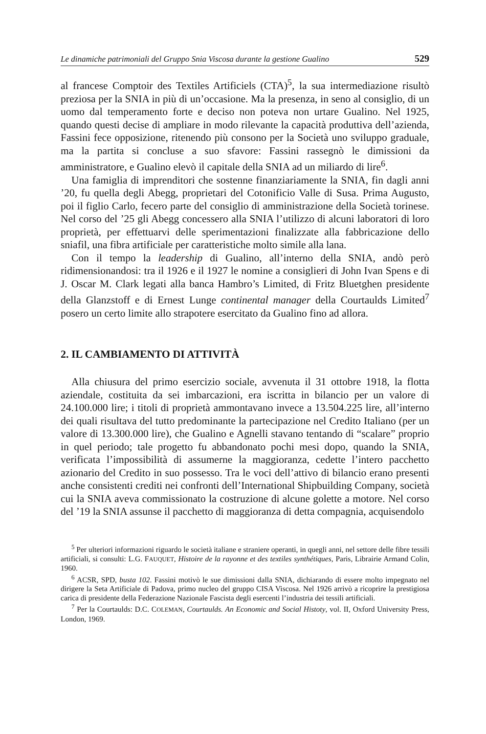Le dinamiche patrimoniali del Gruppo Snia Viscosa durante la gestione Gualino 529
al francese Comptoir des Textiles Artificiels (CTA)<sup>5</sup>, la sua intermediazione risultò preziosa per la SNIA in più di un’occasione. Ma la presenza, in seno al consiglio, di un uomo dal temperamento forte e deciso non poteva non urtare Gualino. Nel 1925, quando questi decise di ampliare in modo rilevante la capacità produttiva dell’azienda, Fassini fece opposizione, ritenendo più consono per la Società uno sviluppo graduale, ma la partita si concluse a suo sfavore: Fassini rassegnò le dimissioni da amministratore, e Gualino elevò il capitale della SNIA ad un miliardo di lire<sup>6</sup>.
Una famiglia di imprenditori che sostenne finanziariamente la SNIA, fin dagli anni ’20, fu quella degli Abegg, proprietari del Cotonificio Valle di Susa. Prima Augusto, poi il figlio Carlo, fecero parte del consiglio di amministrazione della Società torinese. Nel corso del ’25 gli Abegg concessero alla SNIA l’utilizzo di alcuni laboratori di loro proprietà, per effettuarvi delle sperimentazioni finalizzate alla fabbricazione dello sniafil, una fibra artificiale per caratteristiche molto simile alla lana.
Con il tempo la leadership di Gualino, all’interno della SNIA, andò però ridimensionandosi: tra il 1926 e il 1927 le nomine a consiglieri di John Ivan Spens e di J. Oscar M. Clark legati alla banca Hambro’s Limited, di Fritz Bluetghen presidente della Glanzstoff e di Ernest Lunge continental manager della Courtaulds Limited<sup>7</sup> posero un certo limite allo strapotere esercitato da Gualino fino ad allora.
2. IL CAMBIAMENTO DI ATTIVITÀ
Alla chiusura del primo esercizio sociale, avvenuta il 31 ottobre 1918, la flotta aziendale, costituita da sei imbarcazioni, era iscritta in bilancio per un valore di 24.100.000 lire; i titoli di proprietà ammontavano invece a 13.504.225 lire, all’interno dei quali risultava del tutto predominante la partecipazione nel Credito Italiano (per un valore di 13.300.000 lire), che Gualino e Agnelli stavano tentando di “scalare” proprio in quel periodo; tale progetto fu abbandonato pochi mesi dopo, quando la SNIA, verificata l’impossibilità di assumerne la maggioranza, cedette l’intero pacchetto azionario del Credito in suo possesso. Tra le voci dell’attivo di bilancio erano presenti anche consistenti crediti nei confronti dell’International Shipbuilding Company, società cui la SNIA aveva commissionato la costruzione di alcune golette a motore. Nel corso del ’19 la SNIA assunse il pacchetto di maggioranza di detta compagnia, acquisendolo
<sup>5</sup> Per ulteriori informazioni riguardo le società italiane e straniere operanti, in quegli anni, nel settore delle fibre tessili artificiali, si consulti: L.G. FAUQUET, Histoire de la rayonne et des textiles synthétiques, Paris, Librairie Armand Colin, 1960.
<sup>6</sup> ACSR, SPD, busta 102. Fassini motivò le sue dimissioni dalla SNIA, dichiarando di essere molto impegnato nel dirigere la Seta Artificiale di Padova, primo nucleo del gruppo CISA Viscosa. Nel 1926 arrivò a ricoprire la prestigiosa carica di presidente della Federazione Nazionale Fascista degli esercenti l’industria dei tessili artificiali.
<sup>7</sup> Per la Courtaulds: D.C. COLEMAN, Courtaulds. An Economic and Social Histoty, vol. II, Oxford University Press, London, 1969.